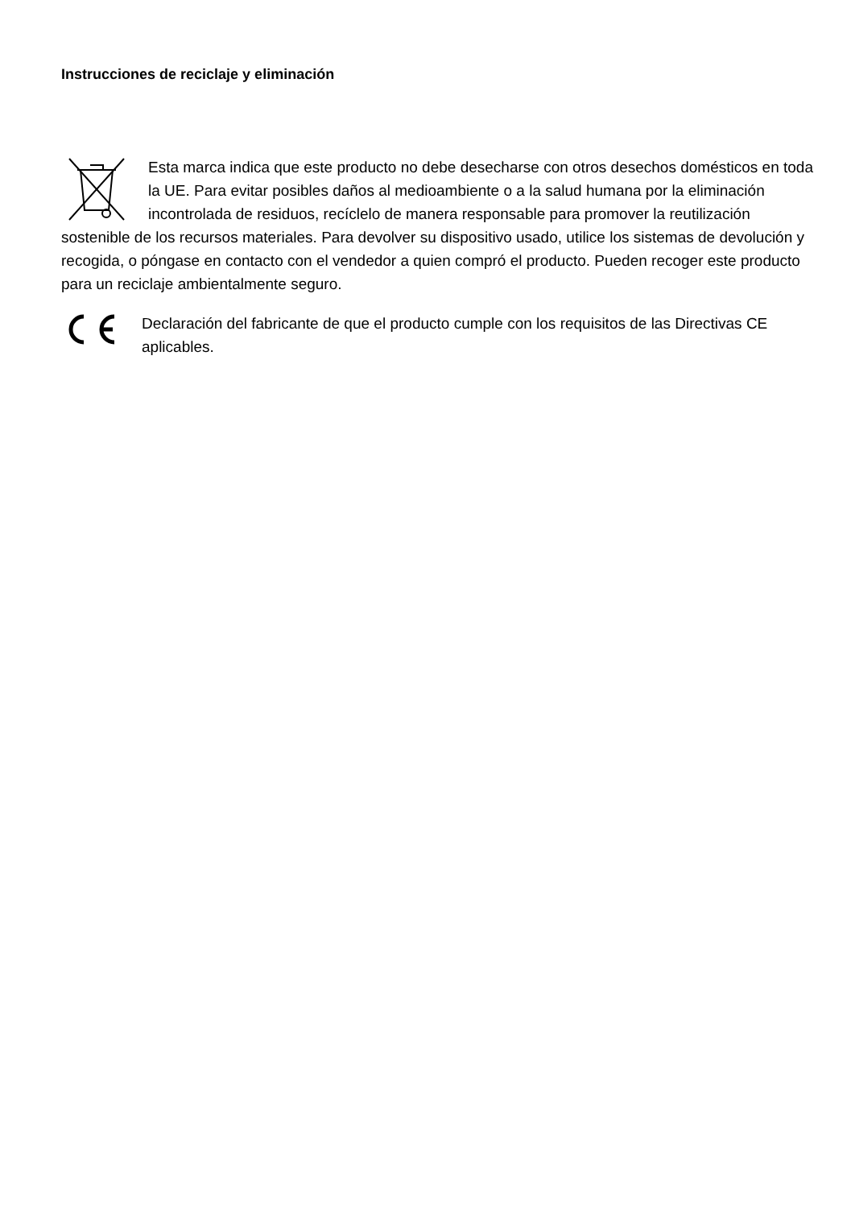Instrucciones de reciclaje y eliminación
Esta marca indica que este producto no debe desecharse con otros desechos domésticos en toda la UE. Para evitar posibles daños al medioambiente o a la salud humana por la eliminación incontrolada de residuos, recíclelo de manera responsable para promover la reutilización sostenible de los recursos materiales. Para devolver su dispositivo usado, utilice los sistemas de devolución y recogida, o póngase en contacto con el vendedor a quien compró el producto. Pueden recoger este producto para un reciclaje ambientalmente seguro.
Declaración del fabricante de que el producto cumple con los requisitos de las Directivas CE aplicables.